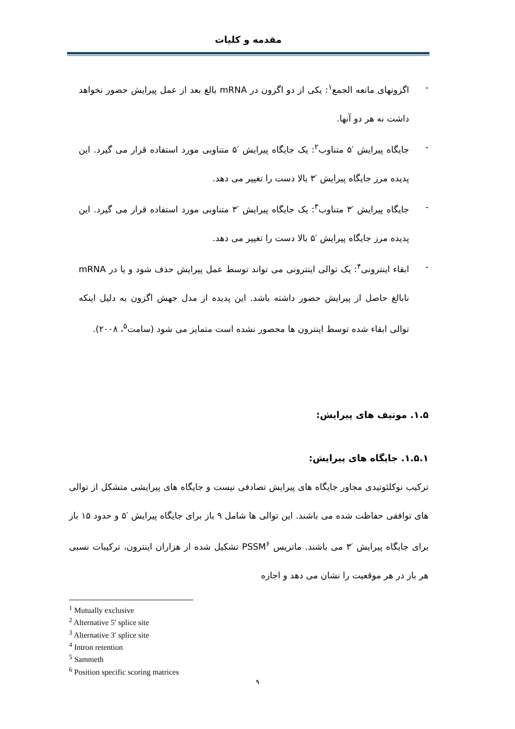مقدمه و کلیات
-
اگزونهای مانعه الجمع<sup>۱</sup>: یکی از دو اگزون در mRNA بالغ بعد از عمل پیرایش حضور نخواهد داشت نه هر دو آنها.
-
جایگاه پیرایش ′۵ متناوب<sup>۲</sup>: یک جایگاه پیرایش ′۵ متناوبی مورد استفاده قرار می گیرد. این پدیده مرز جایگاه پیرایش ′۳ بالا دست را تغییر می دهد.
-
جایگاه پیرایش ′۳ متناوب<sup>۳</sup>: یک جایگاه پیرایش ′۳ متناوبی مورد استفاده قرار می گیرد. این پدیده مرز جایگاه پیرایش ′۵ بالا دست را تغییر می دهد.
-
ابقاء اینترونی<sup>۴</sup>: یک توالی اینترونی می تواند توسط عمل پیرایش حذف شود و یا در mRNA نابالغ حاصل از پیرایش حضور داشته باشد. این پدیده از مدل جهش اگزون به دلیل اینکه توالی ابقاء شده توسط اینترون ها محصور نشده است متمایز می شود (سامت<sup>۵</sup>، ۲۰۰۸).
۱.۵. موتیف های پیرایش:
۱.۵.۱. جایگاه های پیرایش:
ترکیب نوکلئوتیدی مجاور جایگاه های پیرایش تصادفی نیست و جایگاه های پیرایشی متشکل از توالی های توافقی حفاظت شده می باشند. این توالی ها شامل ۹ باز برای جایگاه پیرایش ′۵ و حدود ۱۵ باز برای جایگاه پیرایش ′۳ می باشند. ماتریس PSSM<sup>۶</sup> تشکیل شده از هزاران اینترون، ترکیبات نسبی هر باز در هر موقعیت را نشان می دهد و اجازه
<sup>1</sup> Mutually exclusive
<sup>2</sup> Alternative 5′ splice site
<sup>3</sup> Alternative 3′ splice site
<sup>4</sup> Intron retention
<sup>5</sup> Sammeth
<sup>6</sup> Position specific scoring matrices
۹